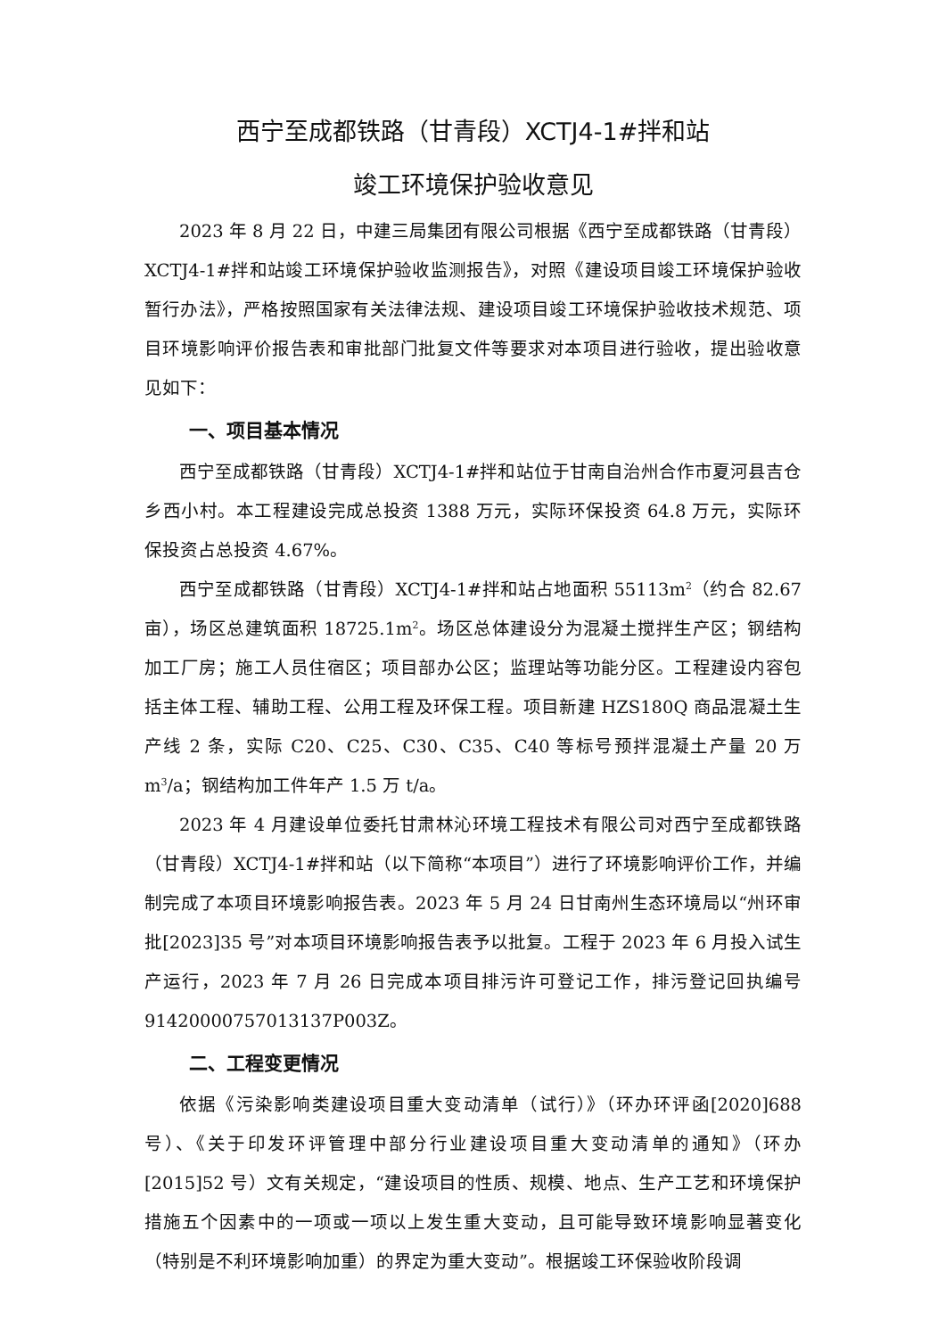西宁至成都铁路（甘青段）XCTJ4-1#拌和站
竣工环境保护验收意见
2023 年 8 月 22 日，中建三局集团有限公司根据《西宁至成都铁路（甘青段）XCTJ4-1#拌和站竣工环境保护验收监测报告》，对照《建设项目竣工环境保护验收暂行办法》，严格按照国家有关法律法规、建设项目竣工环境保护验收技术规范、项目环境影响评价报告表和审批部门批复文件等要求对本项目进行验收，提出验收意见如下：
一、项目基本情况
西宁至成都铁路（甘青段）XCTJ4-1#拌和站位于甘南自治州合作市夏河县吉仓乡西小村。本工程建设完成总投资 1388 万元，实际环保投资 64.8 万元，实际环保投资占总投资 4.67%。
西宁至成都铁路（甘青段）XCTJ4-1#拌和站占地面积 55113m<sup>2</sup>（约合 82.67 亩），场区总建筑面积 18725.1m<sup>2</sup>。场区总体建设分为混凝土搅拌生产区；钢结构加工厂房；施工人员住宿区；项目部办公区；监理站等功能分区。工程建设内容包括主体工程、辅助工程、公用工程及环保工程。项目新建 HZS180Q 商品混凝土生产线 2 条，实际 C20、C25、C30、C35、C40 等标号预拌混凝土产量 20 万 m<sup>3</sup>/a；钢结构加工件年产 1.5 万 t/a。
2023 年 4 月建设单位委托甘肃林沁环境工程技术有限公司对西宁至成都铁路（甘青段）XCTJ4-1#拌和站（以下简称“本项目”）进行了环境影响评价工作，并编制完成了本项目环境影响报告表。2023 年 5 月 24 日甘南州生态环境局以“州环审批[2023]35 号”对本项目环境影响报告表予以批复。工程于 2023 年 6 月投入试生产运行，2023 年 7 月 26 日完成本项目排污许可登记工作，排污登记回执编号 91420000757013137P003Z。
二、工程变更情况
依据《污染影响类建设项目重大变动清单（试行）》（环办环评函[2020]688 号）、《关于印发环评管理中部分行业建设项目重大变动清单的通知》（环办[2015]52 号）文有关规定，“建设项目的性质、规模、地点、生产工艺和环境保护措施五个因素中的一项或一项以上发生重大变动，且可能导致环境影响显著变化（特别是不利环境影响加重）的界定为重大变动”。根据竣工环保验收阶段调